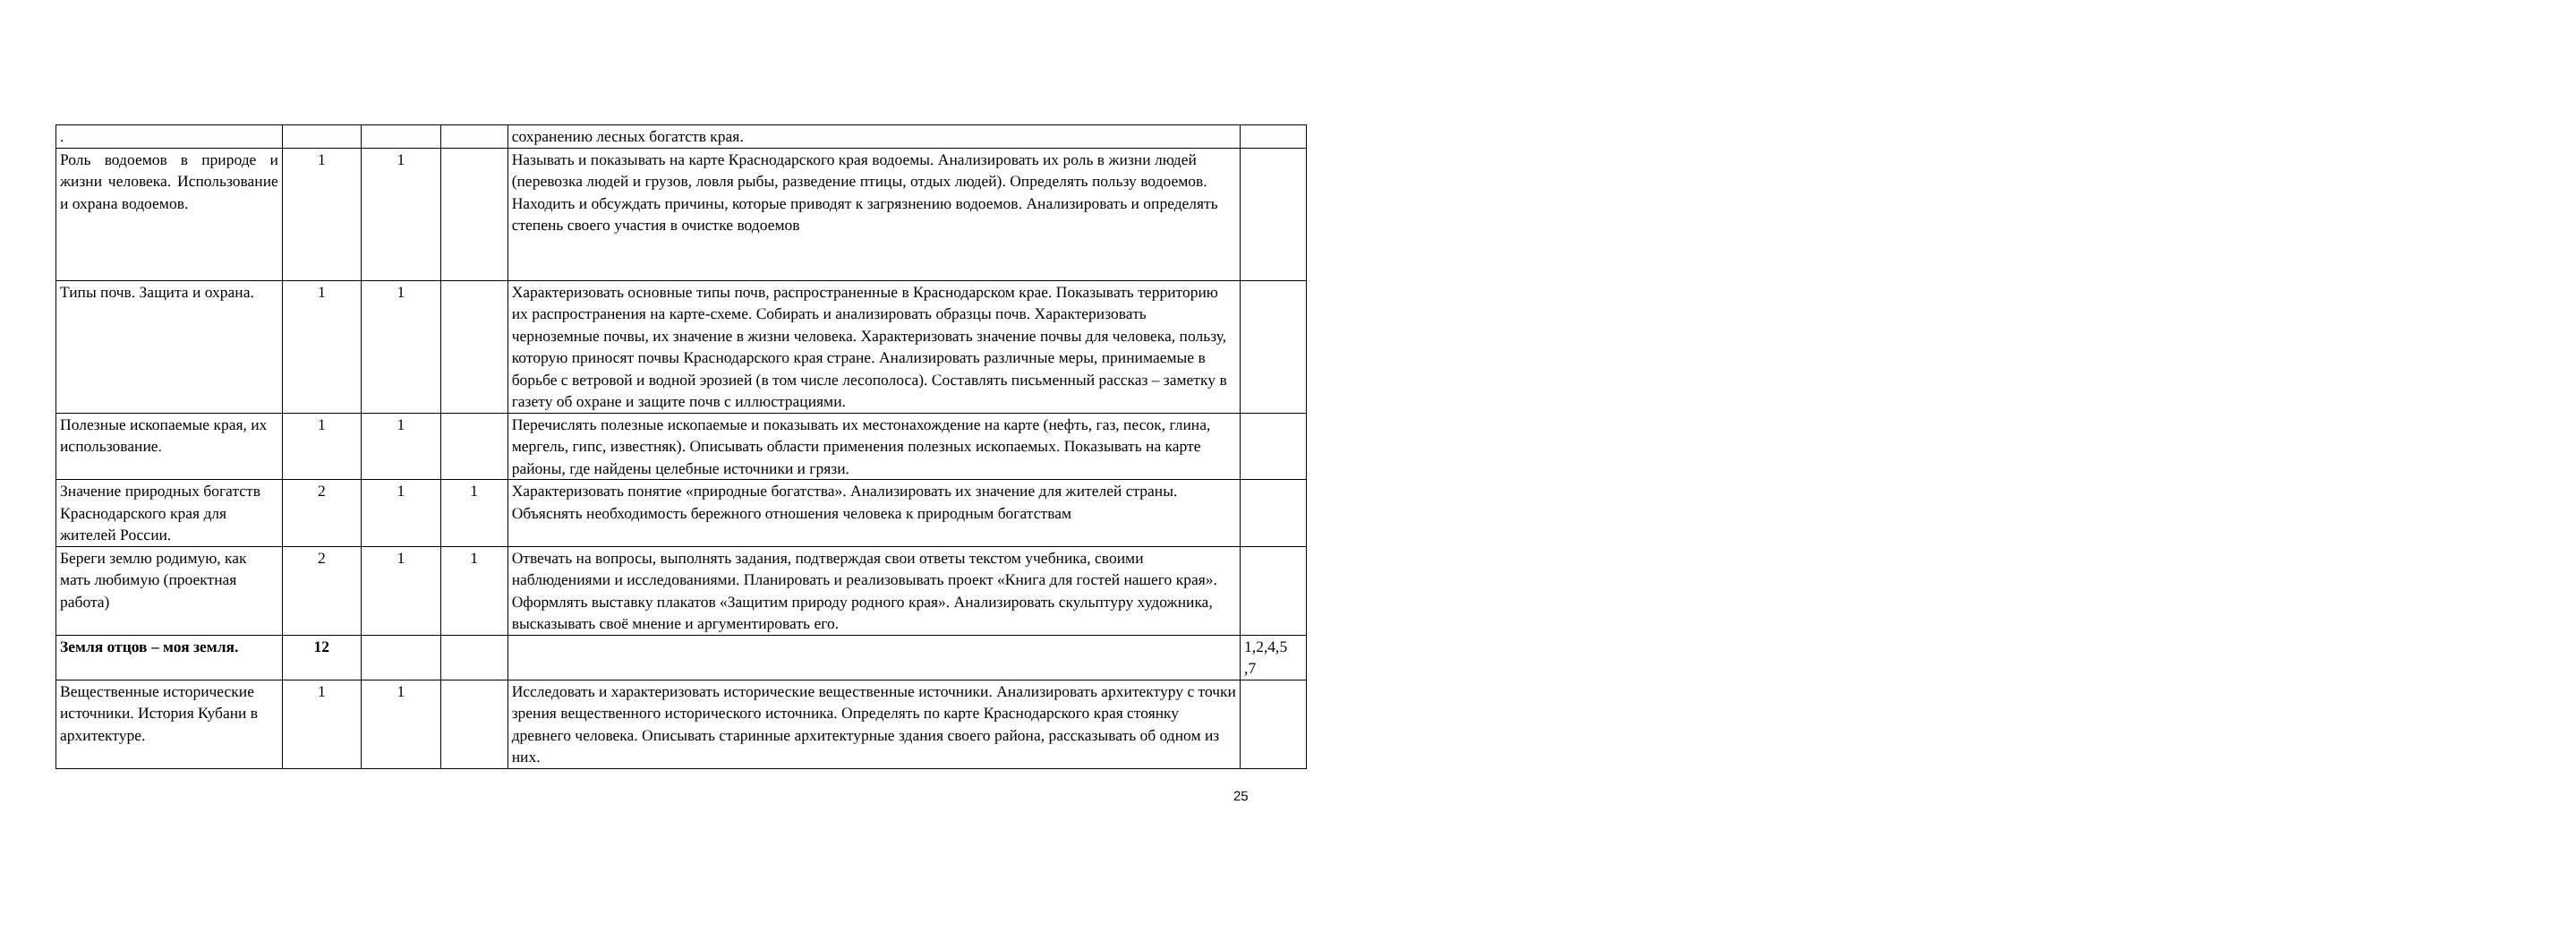| . | | | | сохранению лесных богатств края. | |
| Роль водоемов в природе и жизни человека. Использование и охрана водоемов. | 1 | 1 | | Называть и показывать на карте Краснодарского края водоемы. Анализировать их роль в жизни людей (перевозка людей и грузов, ловля рыбы, разведение птицы, отдых людей). Определять пользу водоемов. Находить и обсуждать причины, которые приводят к загрязнению водоемов. Анализировать и определять степень своего участия в очистке водоемов | |
| Типы почв. Защита и охрана. | 1 | 1 | | Характеризовать основные типы почв, распространенные в Краснодарском крае. Показывать территорию их распространения на карте-схеме. Собирать и анализировать образцы почв. Характеризовать черноземные почвы, их значение в жизни человека. Характеризовать значение почвы для человека, пользу, которую приносят почвы Краснодарского края стране. Анализировать различные меры, принимаемые в борьбе с ветровой и водной эрозией (в том числе лесополоса). Составлять письменный рассказ – заметку в газету об охране и защите почв с иллюстрациями. | |
| Полезные ископаемые края, их использование. | 1 | 1 | | Перечислять полезные ископаемые и показывать их местонахождение на карте (нефть, газ, песок, глина, мергель, гипс, известняк). Описывать области применения полезных ископаемых. Показывать на карте районы, где найдены целебные источники и грязи. | |
| Значение природных богатств Краснодарского края для жителей России. | 2 | 1 | 1 | Характеризовать понятие «природные богатства». Анализировать их значение для жителей страны. Объяснять необходимость бережного отношения человека к природным богатствам | |
| Береги землю родимую, как мать любимую (проектная работа) | 2 | 1 | 1 | Отвечать на вопросы, выполнять задания, подтверждая свои ответы текстом учебника, своими наблюдениями и исследованиями. Планировать и реализовывать проект «Книга для гостей нашего края». Оформлять выставку плакатов «Защитим природу родного края». Анализировать скульптуру художника, высказывать своё мнение и аргументировать его. | |
| Земля отцов – моя земля. | 12 | | | | 1,2,4,5 ,7 |
| Вещественные исторические источники. История Кубани в архитектуре. | 1 | 1 | | Исследовать и характеризовать исторические вещественные источники. Анализировать архитектуру с точки зрения вещественного исторического источника. Определять по карте Краснодарского края стоянку древнего человека. Описывать старинные архитектурные здания своего района, рассказывать об одном из них. | |
25